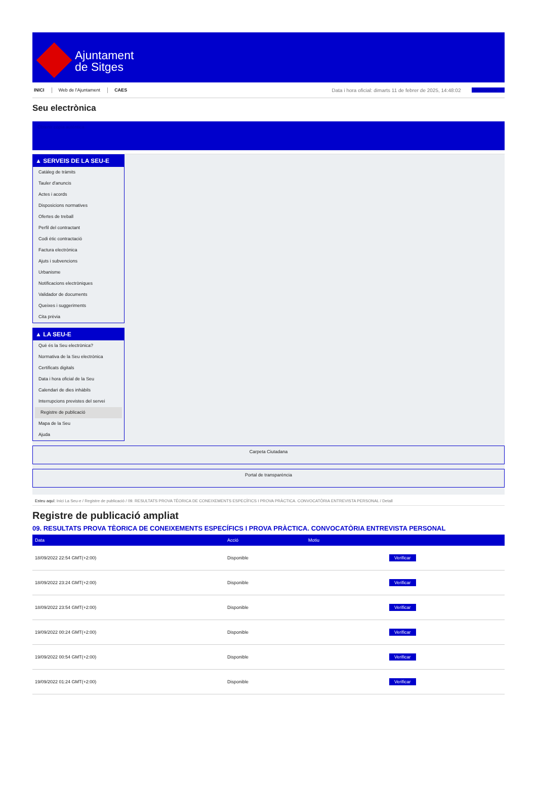Ajuntament
de Sitges
INICI Web de l'Ajuntament CAES Data i hora oficial: dimarts 11 de febrer de 2025, 14:48:02 Sincronitzar
Seu electrònica
Obtenir còpia autèntica
▲ SERVEIS DE LA SEU-E
Catàleg de tràmits
Tauler d'anuncis
Actes i acords
Disposicions normatives
Ofertes de treball
Perfil del contractant
Codi ètic contractació
Factura electrònica
Ajuts i subvencions
Urbanisme
Notificacions electròniques
Validador de documents
Queixes i suggeriments
Cita prèvia
▲ LA SEU-E
Què és la Seu electrònica?
Normativa de la Seu electrònica
Certificats digitals
Data i hora oficial de la Seu
Calendari de dies inhàbils
Interrupcions previstes del servei
Registre de publicació
Mapa de la Seu
Ajuda
Carpeta Ciutadana
Portal de transparència
Esteu aquí: Inici La Seu-e / Registre de publicació / 09. RESULTATS PROVA TÈORICA DE CONEIXEMENTS ESPECÍFICS I PROVA PRÀCTICA. CONVOCATÒRIA ENTREVISTA PERSONAL / Detall
Registre de publicació ampliat
09. RESULTATS PROVA TÈORICA DE CONEIXEMENTS ESPECÍFICS I PROVA PRÀCTICA. CONVOCATÒRIA ENTREVISTA PERSONAL
| Data | Acció | Motiu | |
| --- | --- | --- | --- |
| 18/09/2022 22:54 GMT(+2:00) | Disponible | | Verificar |
| 18/09/2022 23:24 GMT(+2:00) | Disponible | | Verificar |
| 18/09/2022 23:54 GMT(+2:00) | Disponible | | Verificar |
| 19/09/2022 00:24 GMT(+2:00) | Disponible | | Verificar |
| 19/09/2022 00:54 GMT(+2:00) | Disponible | | Verificar |
| 19/09/2022 01:24 GMT(+2:00) | Disponible | | Verificar |